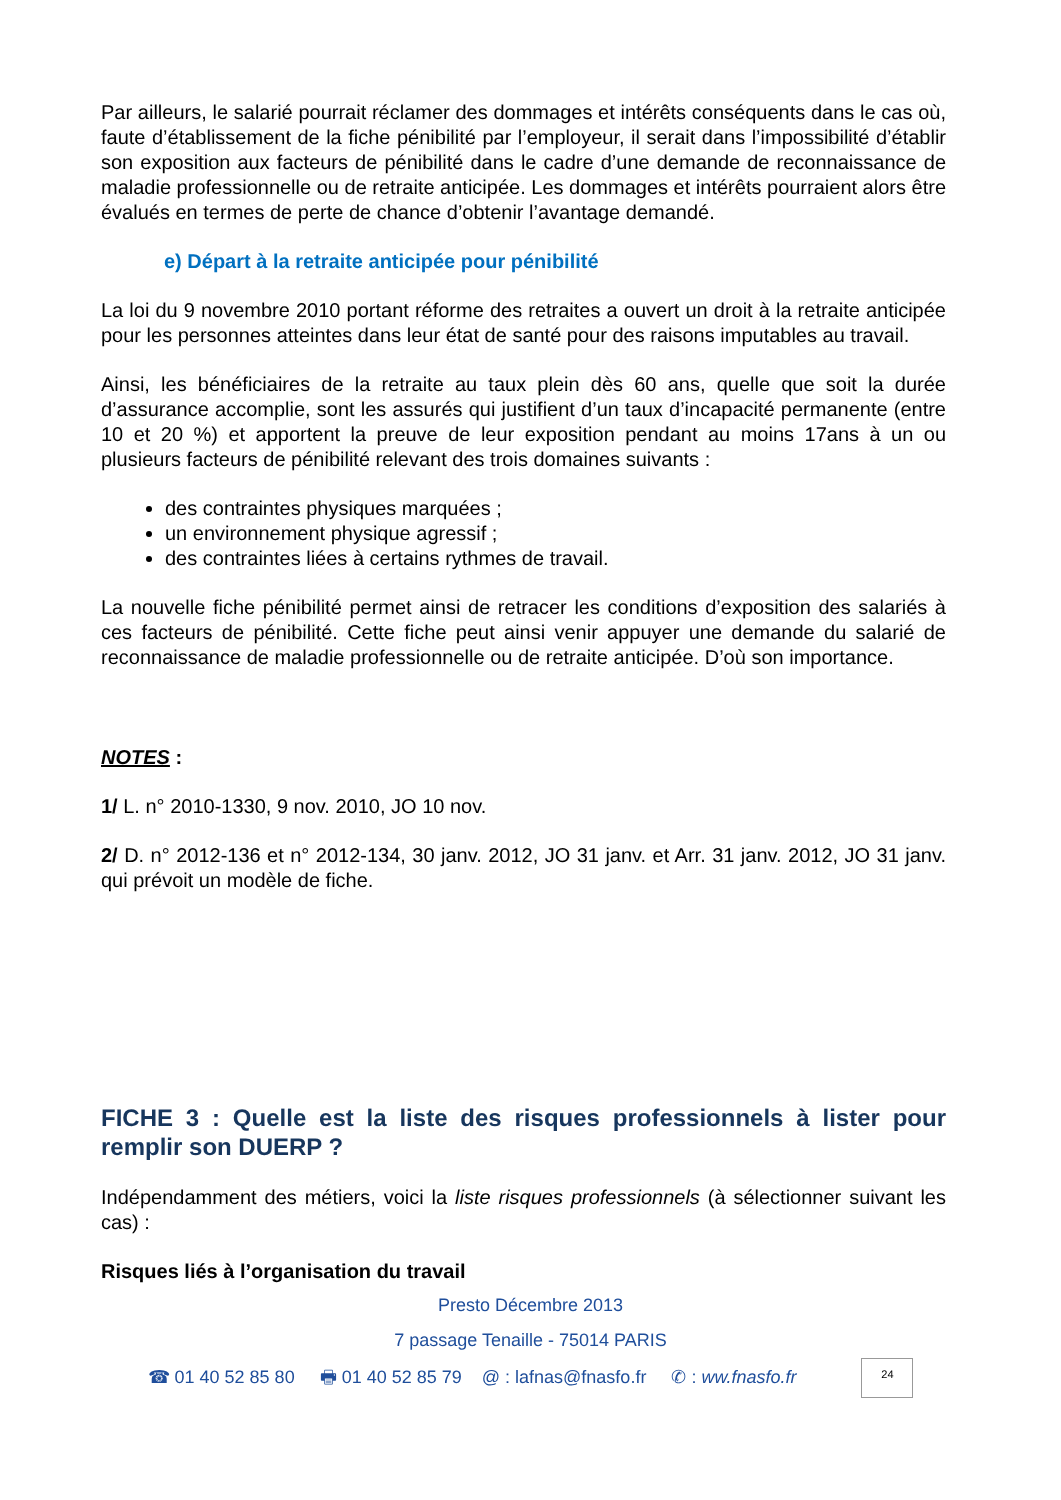Par ailleurs, le salarié pourrait réclamer des dommages et intérêts conséquents dans le cas où, faute d’établissement de la fiche pénibilité par l’employeur, il serait dans l’impossibilité d’établir son exposition aux facteurs de pénibilité dans le cadre d’une demande de reconnaissance de maladie professionnelle ou de retraite anticipée. Les dommages et intérêts pourraient alors être évalués en termes de perte de chance d’obtenir l’avantage demandé.
e) Départ à la retraite anticipée pour pénibilité
La loi du 9 novembre 2010 portant réforme des retraites a ouvert un droit à la retraite anticipée pour les personnes atteintes dans leur état de santé pour des raisons imputables au travail.
Ainsi, les bénéficiaires de la retraite au taux plein dès 60 ans, quelle que soit la durée d’assurance accomplie, sont les assurés qui justifient d’un taux d’incapacité permanente (entre 10 et 20 %) et apportent la preuve de leur exposition pendant au moins 17ans à un ou plusieurs facteurs de pénibilité relevant des trois domaines suivants :
des contraintes physiques marquées ;
un environnement physique agressif ;
des contraintes liées à certains rythmes de travail.
La nouvelle fiche pénibilité permet ainsi de retracer les conditions d’exposition des salariés à ces facteurs de pénibilité. Cette fiche peut ainsi venir appuyer une demande du salarié de reconnaissance de maladie professionnelle ou de retraite anticipée. D’où son importance.
NOTES :
1/ L. n° 2010-1330, 9 nov. 2010, JO 10 nov.
2/ D. n° 2012-136 et n° 2012-134, 30 janv. 2012, JO 31 janv. et Arr. 31 janv. 2012, JO 31 janv. qui prévoit un modèle de fiche.
FICHE 3 : Quelle est la liste des risques professionnels à lister pour remplir son DUERP ?
Indépendamment des métiers, voici la liste risques professionnels (à sélectionner suivant les cas) :
Risques liés à l’organisation du travail
Presto Décembre 2013
7 passage Tenaille - 75014 PARIS
☎ 01 40 52 85 80 🖶 01 40 52 85 79 @ : lafnas@fnasfo.fr ✆ : ww.fnasfo.fr 24